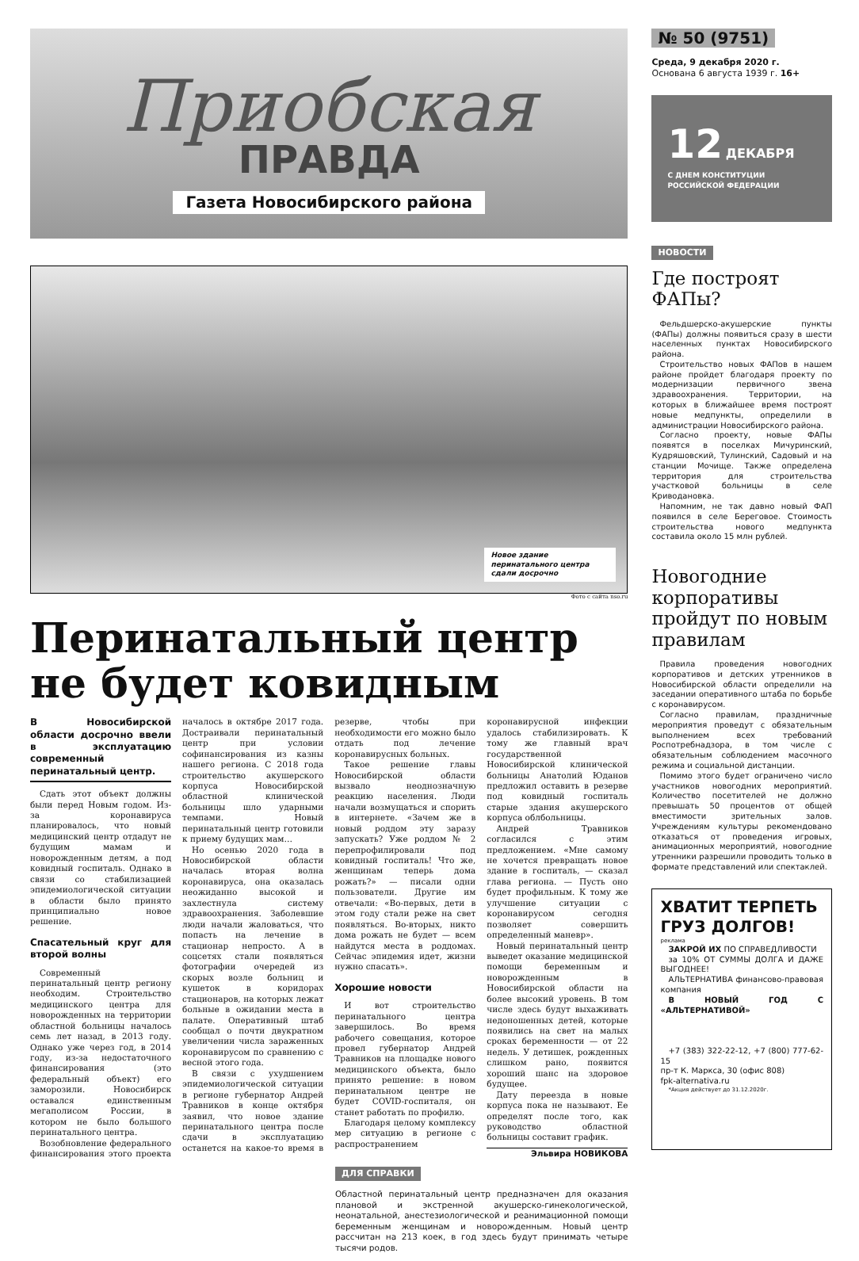Приобская
ПРАВДА
Газета Новосибирского района
Новое здание перинатального центра сдали досрочно
Фото с сайта nso.ru
Перинатальный центр не будет ковидным
В Новосибирской области досрочно ввели в эксплуатацию современный перинатальный центр.
Сдать этот объект должны были перед Новым годом. Из-за коронавируса планировалось, что новый медицинский центр отдадут не будущим мамам и новорожденным детям, а под ковидный госпиталь. Однако в связи со стабилизацией эпидемиологической ситуации в области было принято принципиально новое решение.
Спасательный круг для второй волны
Современный перинатальный центр региону необходим. Строительство медицинского центра для новорожденных на территории областной больницы началось семь лет назад, в 2013 году. Однако уже через год, в 2014 году, из-за недостаточного финансирования (это федеральный объект) его заморозили. Новосибирск оставался единственным мегаполисом России, в котором не было большого перинатального центра.
Возобновление федерального финансирования этого проекта началось в октябре 2017 года. Достраивали перинатальный центр при условии софинансирования из казны нашего региона. С 2018 года строительство акушерского корпуса Новосибирской областной клинической больницы шло ударными темпами. Новый перинатальный центр готовили к приему будущих мам…
Но осенью 2020 года в Новосибирской области началась вторая волна коронавируса, она оказалась неожиданно высокой и захлестнула систему здравоохранения. Заболевшие люди начали жаловаться, что попасть на лечение в стационар непросто. А в соцсетях стали появляться фотографии очередей из скорых возле больниц и кушеток в коридорах стационаров, на которых лежат больные в ожидании места в палате. Оперативный штаб сообщал о почти двукратном увеличении числа зараженных коронавирусом по сравнению с весной этого года.
В связи с ухудшением эпидемиологической ситуации в регионе губернатор Андрей Травников в конце октября заявил, что новое здание перинатального центра после сдачи в эксплуатацию останется на какое-то время в резерве, чтобы при необходимости его можно было отдать под лечение коронавирусных больных.
Такое решение главы Новосибирской области вызвало неоднозначную реакцию населения. Люди начали возмущаться и спорить в интернете. «Зачем же в новый роддом эту заразу запускать? Уже роддом № 2 перепрофилировали под ковидный госпиталь! Что же, женщинам теперь дома рожать?» — писали одни пользователи. Другие им отвечали: «Во-первых, дети в этом году стали реже на свет появляться. Во-вторых, никто дома рожать не будет — всем найдутся места в роддомах. Сейчас эпидемия идет, жизни нужно спасать».
Хорошие новости
И вот строительство перинатального центра завершилось. Во время рабочего совещания, которое провел губернатор Андрей Травников на площадке нового медицинского объекта, было принято решение: в новом перинатальном центре не будет COVID-госпиталя, он станет работать по профилю.
Благодаря целому комплексу мер ситуацию в регионе с распространением коронавирусной инфекции удалось стабилизировать. К тому же главный врач государственной Новосибирской клинической больницы Анатолий Юданов предложил оставить в резерве под ковидный госпиталь старые здания акушерского корпуса облбольницы.
Андрей Травников согласился с этим предложением. «Мне самому не хочется превращать новое здание в госпиталь, — сказал глава региона. — Пусть оно будет профильным. К тому же улучшение ситуации с коронавирусом сегодня позволяет совершить определенный маневр».
Новый перинатальный центр выведет оказание медицинской помощи беременным и новорожденным в Новосибирской области на более высокий уровень. В том числе здесь будут выхаживать недоношенных детей, которые появились на свет на малых сроках беременности — от 22 недель. У детишек, рожденных слишком рано, появится хороший шанс на здоровое будущее.
Дату переезда в новые корпуса пока не называют. Ее определят после того, как руководство областной больницы составит график.
Эльвира НОВИКОВА
ДЛЯ СПРАВКИ
Областной перинатальный центр предназначен для оказания плановой и экстренной акушерско-гинекологической, неонатальной, анестезиологической и реанимационной помощи беременным женщинам и новорожденным. Новый центр рассчитан на 213 коек, в год здесь будут принимать четыре тысячи родов.
№ 50 (9751)
Среда, 9 декабря 2020 г.
Основана 6 августа 1939 г. 16+
12 ДЕКАБРЯ
С ДНЕМ КОНСТИТУЦИИ РОССИЙСКОЙ ФЕДЕРАЦИИ
НОВОСТИ
Где построят ФАПы?
Фельдшерско-акушерские пункты (ФАПы) должны появиться сразу в шести населенных пунктах Новосибирского района.
Строительство новых ФАПов в нашем районе пройдет благодаря проекту по модернизации первичного звена здравоохранения. Территории, на которых в ближайшее время построят новые медпункты, определили в администрации Новосибирского района.
Согласно проекту, новые ФАПы появятся в поселках Мичуринский, Кудряшовский, Тулинский, Садовый и на станции Мочище. Также определена территория для строительства участковой больницы в селе Криводановка.
Напомним, не так давно новый ФАП появился в селе Береговое. Стоимость строительства нового медпункта составила около 15 млн рублей.
Новогодние корпоративы пройдут по новым правилам
Правила проведения новогодних корпоративов и детских утренников в Новосибирской области определили на заседании оперативного штаба по борьбе с коронавирусом.
Согласно правилам, праздничные мероприятия проведут с обязательным выполнением всех требований Роспотребнадзора, в том числе с обязательным соблюдением масочного режима и социальной дистанции.
Помимо этого будет ограничено число участников новогодних мероприятий. Количество посетителей не должно превышать 50 процентов от общей вместимости зрительных залов. Учреждениям культуры рекомендовано отказаться от проведения игровых, анимационных мероприятий, новогодние утренники разрешили проводить только в формате представлений или спектаклей.
ХВАТИТ ТЕРПЕТЬ ГРУЗ ДОЛГОВ!
реклама
ЗАКРОЙ ИХ ПО СПРАВЕДЛИВОСТИ
за 10% ОТ СУММЫ ДОЛГА И ДАЖЕ ВЫГОДНЕЕ!
АЛЬТЕРНАТИВА финансово-правовая компания
В НОВЫЙ ГОД С «АЛЬТЕРНАТИВОЙ»
+7 (383) 322-22-12, +7 (800) 777-62-15
пр-т К. Маркса, 30 (офис 808)
fpk-alternativa.ru
*Акция действует до 31.12.2020г.